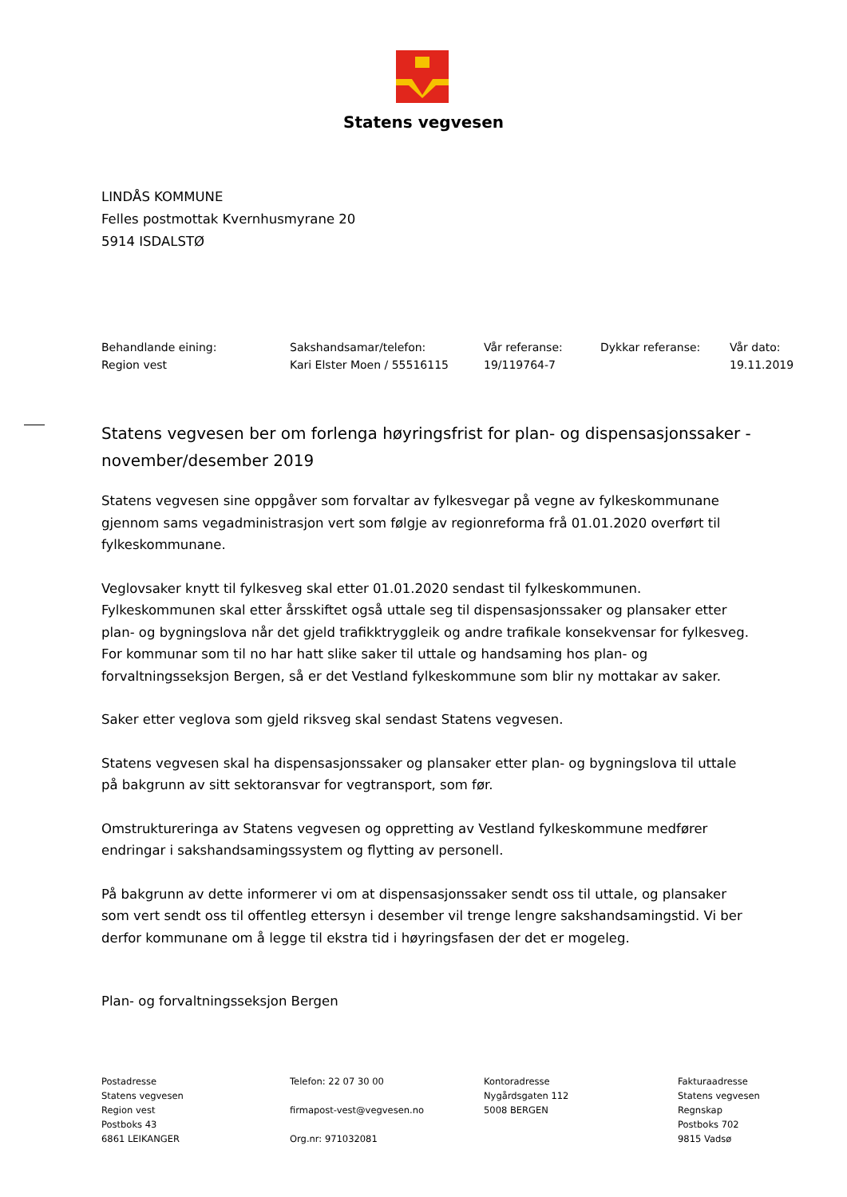Statens vegvesen
LINDÅS KOMMUNE
Felles postmottak Kvernhusmyrane 20
5914 ISDALSTØ
| Behandlande eining: | Sakshandsamar/telefon: | Vår referanse: | Dykkar referanse: | Vår dato: |
| Region vest | Kari Elster Moen / 55516115 | 19/119764-7 | | 19.11.2019 |
Statens vegvesen ber om forlenga høyringsfrist for plan- og dispensasjonssaker - november/desember 2019
Statens vegvesen sine oppgåver som forvaltar av fylkesvegar på vegne av fylkeskommunane gjennom sams vegadministrasjon vert som følgje av regionreforma frå 01.01.2020 overført til fylkeskommunane.
Veglovsaker knytt til fylkesveg skal etter 01.01.2020 sendast til fylkeskommunen. Fylkeskommunen skal etter årsskiftet også uttale seg til dispensasjonssaker og plansaker etter plan- og bygningslova når det gjeld trafikktryggleik og andre trafikale konsekvensar for fylkesveg. For kommunar som til no har hatt slike saker til uttale og handsaming hos plan- og forvaltningsseksjon Bergen, så er det Vestland fylkeskommune som blir ny mottakar av saker.
Saker etter veglova som gjeld riksveg skal sendast Statens vegvesen.
Statens vegvesen skal ha dispensasjonssaker og plansaker etter plan- og bygningslova til uttale på bakgrunn av sitt sektoransvar for vegtransport, som før.
Omstruktureringa av Statens vegvesen og oppretting av Vestland fylkeskommune medfører endringar i sakshandsamingssystem og flytting av personell.
På bakgrunn av dette informerer vi om at dispensasjonssaker sendt oss til uttale, og plansaker som vert sendt oss til offentleg ettersyn i desember vil trenge lengre sakshandsamingstid. Vi ber derfor kommunane om å legge til ekstra tid i høyringsfasen der det er mogeleg.
Plan- og forvaltningsseksjon Bergen
| Postadresse Statens vegvesen Region vest Postboks 43 6861 LEIKANGER | Telefon: 22 07 30 00 firmapost-vest@vegvesen.no Org.nr: 971032081 | Kontoradresse Nygårdsgaten 112 5008 BERGEN | Fakturaadresse Statens vegvesen Regnskap Postboks 702 9815 Vadsø |